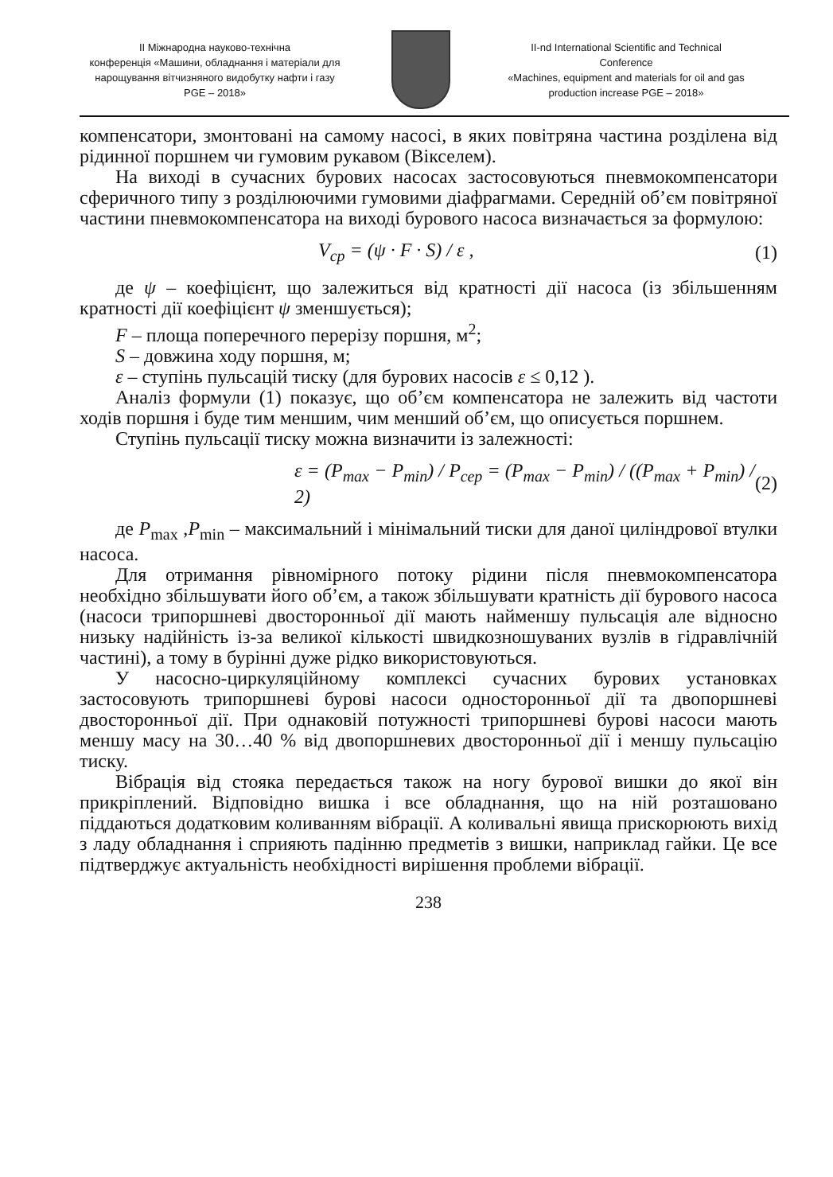II Міжнародна науково-технічна
конференція «Машини, обладнання і матеріали для
нарощування вітчизняного видобутку нафти і газу
PGE – 2018»
II-nd International Scientific and Technical
Conference
«Machines, equipment and materials for oil and gas
production increase PGE – 2018»
компенсатори, змонтовані на самому насосі, в яких повітряна частина розділена від рідинної поршнем чи гумовим рукавом (Вікселем).
На виході в сучасних бурових насосах застосовуються пневмокомпенсатори сферичного типу з розділюючими гумовими діафрагмами. Середній об’єм повітряної частини пневмокомпенсатора на виході бурового насоса визначається за формулою:
V<sub>ср</sub> = (ψ · F · S) / ε , (1)
де ψ – коефіцієнт, що залежиться від кратності дії насоса (із збільшенням кратності дії коефіцієнт ψ зменшується);
F – площа поперечного перерізу поршня, м<sup>2</sup>;
S – довжина ходу поршня, м;
ε – ступінь пульсацій тиску (для бурових насосів ε ≤ 0,12 ).
Аналіз формули (1) показує, що об’єм компенсатора не залежить від частоти ходів поршня і буде тим меншим, чим менший об’єм, що описується поршнем.
Ступінь пульсації тиску можна визначити із залежності:
ε = (P<sub>max</sub> − P<sub>min</sub>) / P<sub>сер</sub> = (P<sub>max</sub> − P<sub>min</sub>) / ((P<sub>max</sub> + P<sub>min</sub>) / 2) (2)
де P<sub>max</sub> ,P<sub>min</sub> – максимальний і мінімальний тиски для даної циліндрової втулки насоса.
Для отримання рівномірного потоку рідини після пневмокомпенсатора необхідно збільшувати його об’єм, а також збільшувати кратність дії бурового насоса (насоси трипоршневі двосторонньої дії мають найменшу пульсація але відносно низьку надійність із-за великої кількості швидкозношуваних вузлів в гідравлічній частині), а тому в бурінні дуже рідко використовуються.
У насосно-циркуляційному комплексі сучасних бурових установках застосовують трипоршневі бурові насоси односторонньої дії та двопоршневі двосторонньої дії. При однаковій потужності трипоршневі бурові насоси мають меншу масу на 30…40 % від двопоршневих двосторонньої дії і меншу пульсацію тиску.
Вібрація від стояка передається також на ногу бурової вишки до якої він прикріплений. Відповідно вишка і все обладнання, що на ній розташовано піддаються додатковим коливанням вібрації. А коливальні явища прискорюють вихід з ладу обладнання і сприяють падінню предметів з вишки, наприклад гайки. Це все підтверджує актуальність необхідності вирішення проблеми вібрації.
238